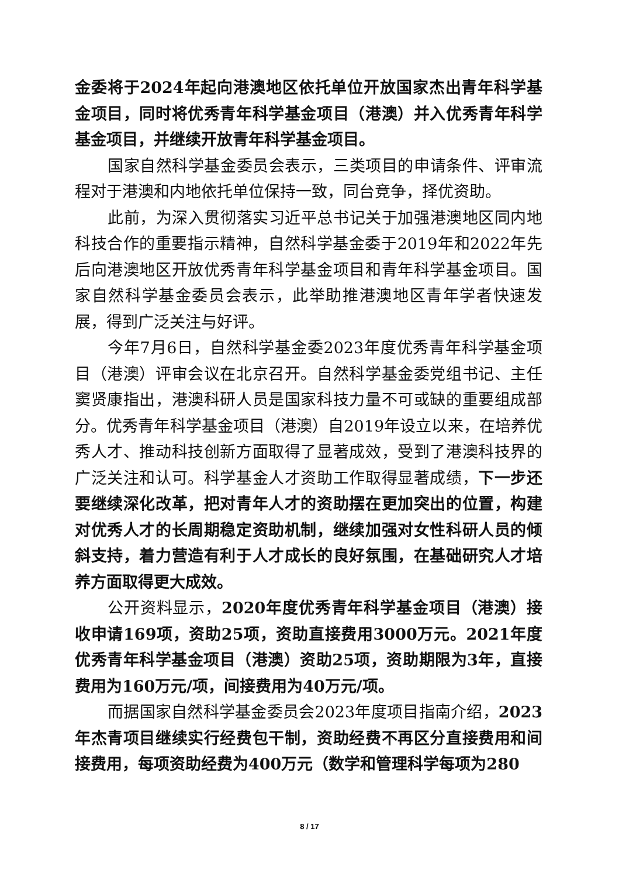金委将于2024年起向港澳地区依托单位开放国家杰出青年科学基金项目，同时将优秀青年科学基金项目（港澳）并入优秀青年科学基金项目，并继续开放青年科学基金项目。
国家自然科学基金委员会表示，三类项目的申请条件、评审流程对于港澳和内地依托单位保持一致，同台竞争，择优资助。
此前，为深入贯彻落实习近平总书记关于加强港澳地区同内地科技合作的重要指示精神，自然科学基金委于2019年和2022年先后向港澳地区开放优秀青年科学基金项目和青年科学基金项目。国家自然科学基金委员会表示，此举助推港澳地区青年学者快速发展，得到广泛关注与好评。
今年7月6日，自然科学基金委2023年度优秀青年科学基金项目（港澳）评审会议在北京召开。自然科学基金委党组书记、主任窦贤康指出，港澳科研人员是国家科技力量不可或缺的重要组成部分。优秀青年科学基金项目（港澳）自2019年设立以来，在培养优秀人才、推动科技创新方面取得了显著成效，受到了港澳科技界的广泛关注和认可。科学基金人才资助工作取得显著成绩，下一步还要继续深化改革，把对青年人才的资助摆在更加突出的位置，构建对优秀人才的长周期稳定资助机制，继续加强对女性科研人员的倾斜支持，着力营造有利于人才成长的良好氛围，在基础研究人才培养方面取得更大成效。
公开资料显示，2020年度优秀青年科学基金项目（港澳）接收申请169项，资助25项，资助直接费用3000万元。2021年度优秀青年科学基金项目（港澳）资助25项，资助期限为3年，直接费用为160万元/项，间接费用为40万元/项。
而据国家自然科学基金委员会2023年度项目指南介绍，2023年杰青项目继续实行经费包干制，资助经费不再区分直接费用和间接费用，每项资助经费为400万元（数学和管理科学每项为280
8 / 17